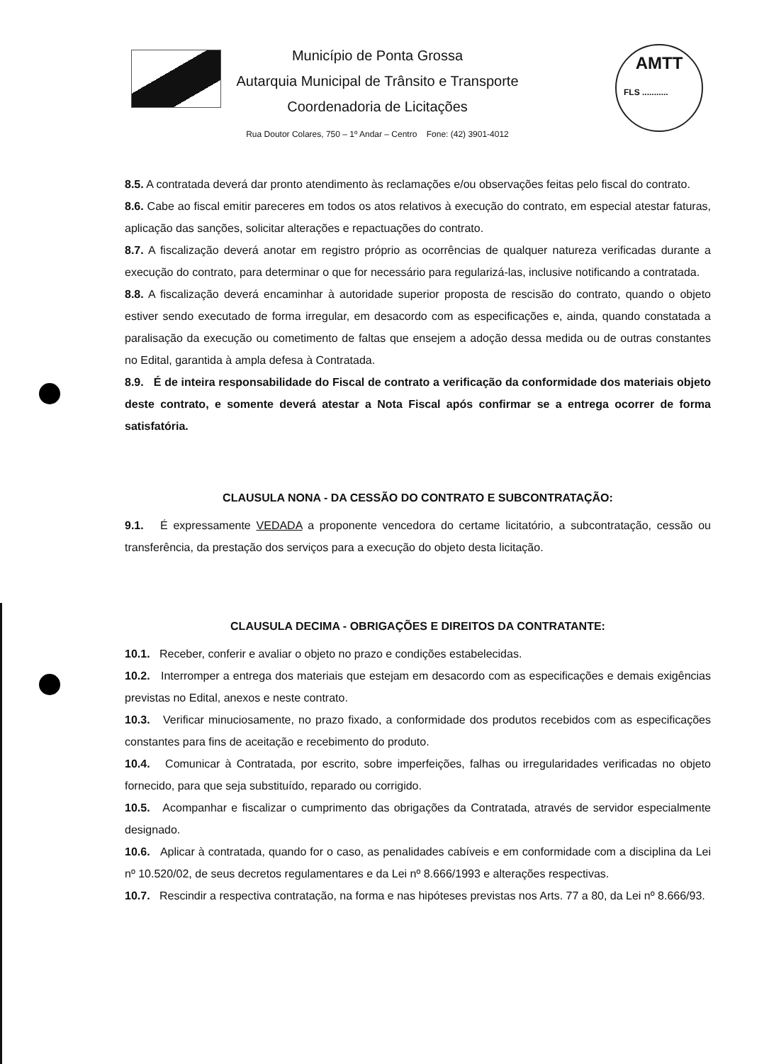AMTT
FLS ...........
Município de Ponta Grossa
Autarquia Municipal de Trânsito e Transporte
Coordenadoria de Licitações
Rua Doutor Colares, 750 – 1º Andar – Centro Fone: (42) 3901-4012
8.5. A contratada deverá dar pronto atendimento às reclamações e/ou observações feitas pelo fiscal do contrato.
8.6. Cabe ao fiscal emitir pareceres em todos os atos relativos à execução do contrato, em especial atestar faturas, aplicação das sanções, solicitar alterações e repactuações do contrato.
8.7. A fiscalização deverá anotar em registro próprio as ocorrências de qualquer natureza verificadas durante a execução do contrato, para determinar o que for necessário para regularizá-las, inclusive notificando a contratada.
8.8. A fiscalização deverá encaminhar à autoridade superior proposta de rescisão do contrato, quando o objeto estiver sendo executado de forma irregular, em desacordo com as especificações e, ainda, quando constatada a paralisação da execução ou cometimento de faltas que ensejem a adoção dessa medida ou de outras constantes no Edital, garantida à ampla defesa à Contratada.
8.9. É de inteira responsabilidade do Fiscal de contrato a verificação da conformidade dos materiais objeto deste contrato, e somente deverá atestar a Nota Fiscal após confirmar se a entrega ocorrer de forma satisfatória.
CLAUSULA NONA - DA CESSÃO DO CONTRATO E SUBCONTRATAÇÃO:
9.1. É expressamente VEDADA a proponente vencedora do certame licitatório, a subcontratação, cessão ou transferência, da prestação dos serviços para a execução do objeto desta licitação.
CLAUSULA DECIMA - OBRIGAÇÕES E DIREITOS DA CONTRATANTE:
10.1. Receber, conferir e avaliar o objeto no prazo e condições estabelecidas.
10.2. Interromper a entrega dos materiais que estejam em desacordo com as especificações e demais exigências previstas no Edital, anexos e neste contrato.
10.3. Verificar minuciosamente, no prazo fixado, a conformidade dos produtos recebidos com as especificações constantes para fins de aceitação e recebimento do produto.
10.4. Comunicar à Contratada, por escrito, sobre imperfeições, falhas ou irregularidades verificadas no objeto fornecido, para que seja substituído, reparado ou corrigido.
10.5. Acompanhar e fiscalizar o cumprimento das obrigações da Contratada, através de servidor especialmente designado.
10.6. Aplicar à contratada, quando for o caso, as penalidades cabíveis e em conformidade com a disciplina da Lei nº 10.520/02, de seus decretos regulamentares e da Lei nº 8.666/1993 e alterações respectivas.
10.7. Rescindir a respectiva contratação, na forma e nas hipóteses previstas nos Arts. 77 a 80, da Lei nº 8.666/93.